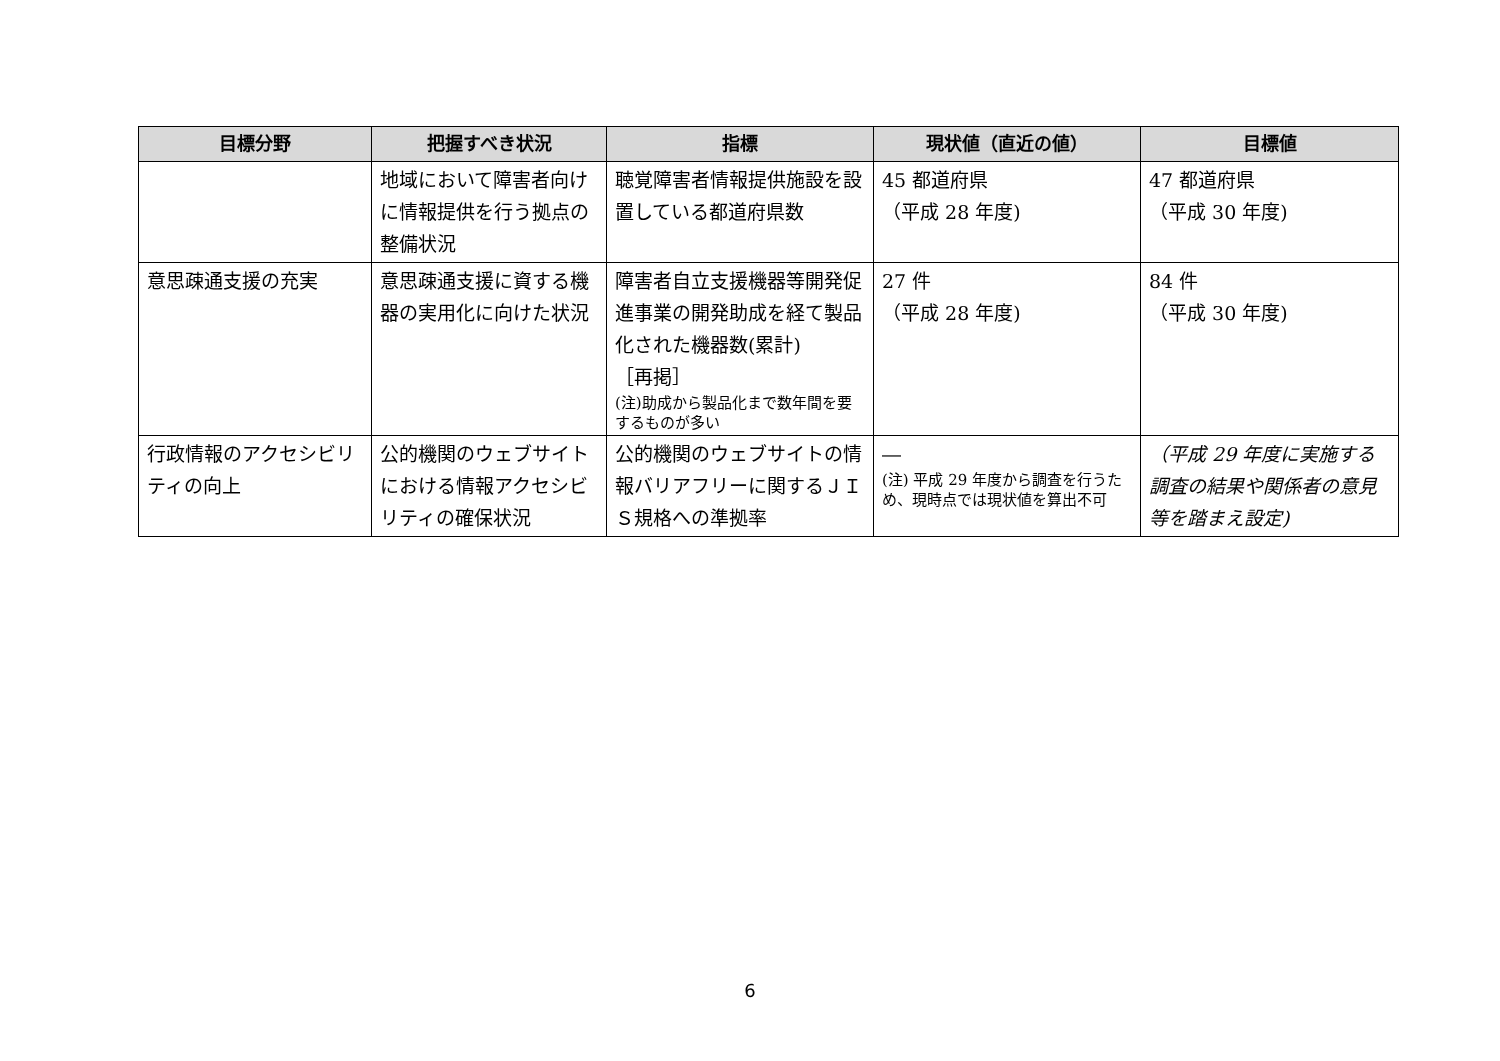| 目標分野 | 把握すべき状況 | 指標 | 現状値（直近の値） | 目標値 |
| --- | --- | --- | --- | --- |
| | 地域において障害者向けに情報提供を行う拠点の整備状況 | 聴覚障害者情報提供施設を設置している都道府県数 | 45 都道府県 （平成 28 年度) | 47 都道府県 （平成 30 年度) |
| 意思疎通支援の充実 | 意思疎通支援に資する機器の実用化に向けた状況 | 障害者自立支援機器等開発促進事業の開発助成を経て製品化された機器数(累計) ［再掲］ (注)助成から製品化まで数年間を要するものが多い | 27 件 （平成 28 年度) | 84 件 （平成 30 年度) |
| 行政情報のアクセシビリティの向上 | 公的機関のウェブサイトにおける情報アクセシビリティの確保状況 | 公的機関のウェブサイトの情報バリアフリーに関するＪＩＳ規格への準拠率 | ― (注) 平成 29 年度から調査を行うため、現時点では現状値を算出不可 | （平成 29 年度に実施する調査の結果や関係者の意見等を踏まえ設定) |
6